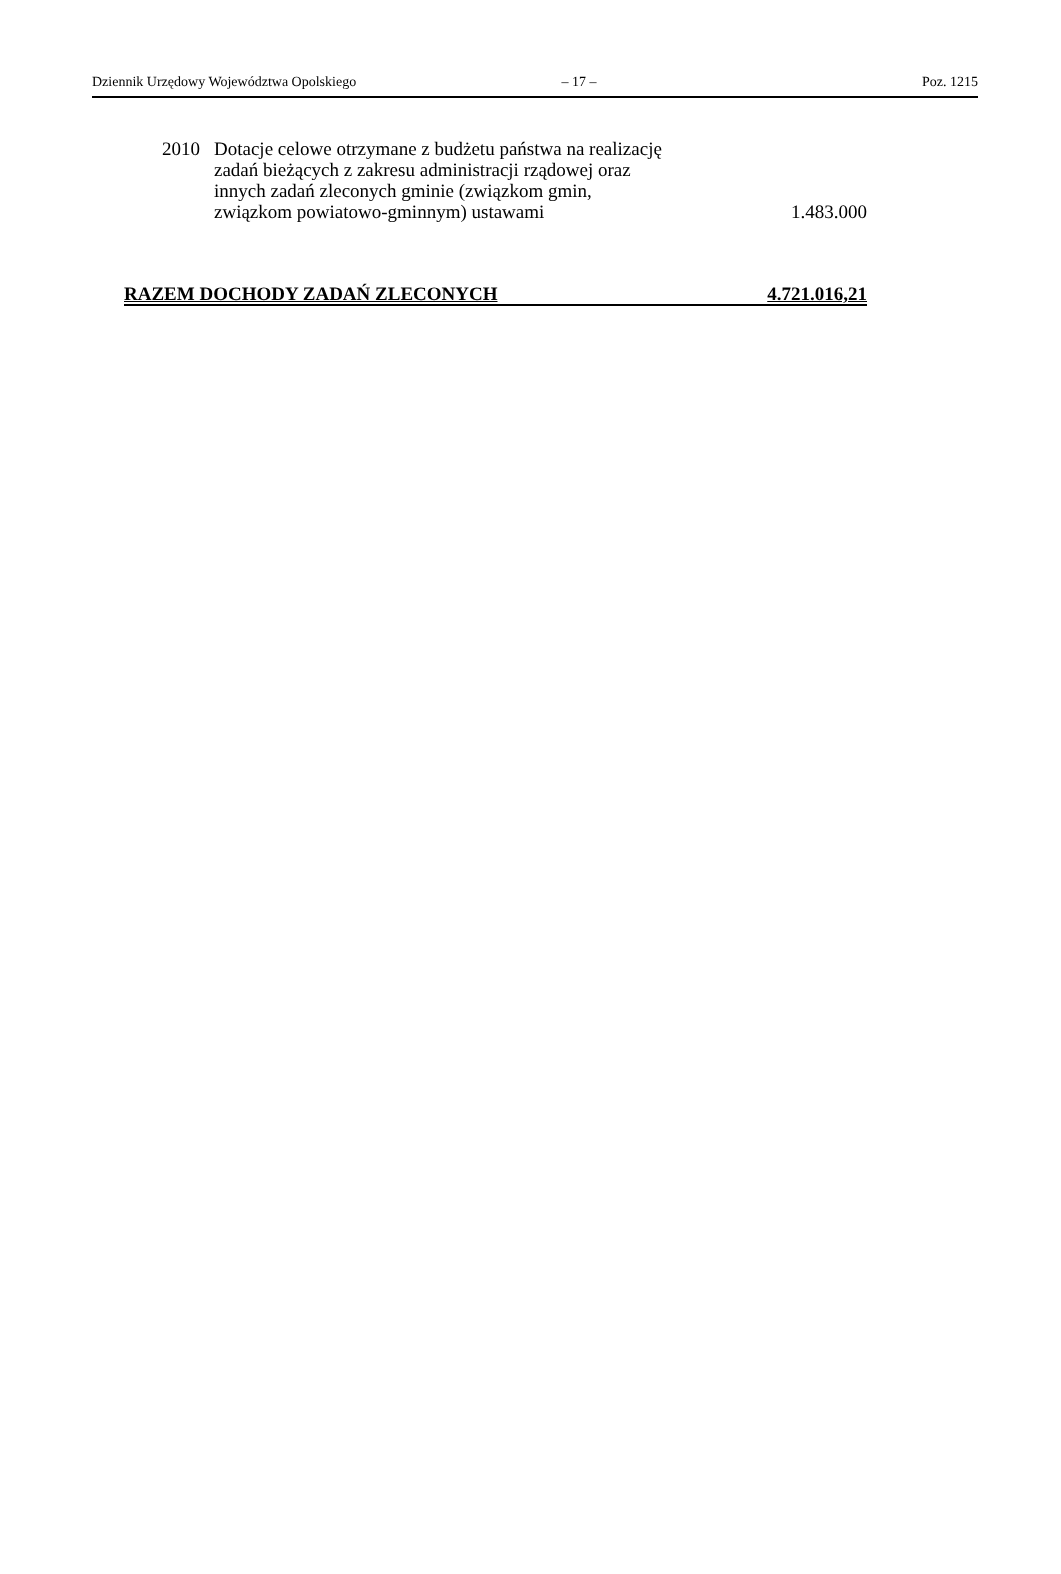Dziennik Urzędowy Województwa Opolskiego – 17 – Poz. 1215
2010 Dotacje celowe otrzymane z budżetu państwa na realizację
zadań bieżących z zakresu administracji rządowej oraz
innych zadań zleconych gminie (związkom gmin,
związkom powiatowo-gminnym) ustawami
1.483.000
RAZEM DOCHODY ZADAŃ ZLECONYCH 4.721.016,21